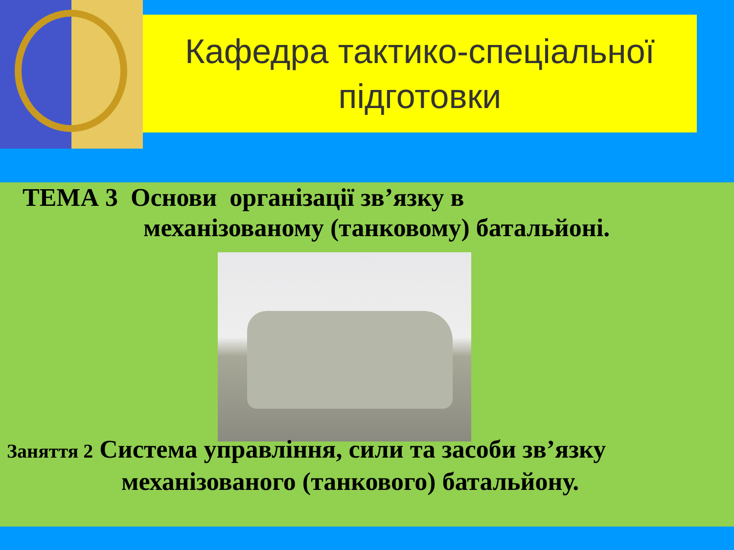Кафедра тактико-спеціальної
підготовки
ТЕМА 3 Основи організації зв’язку в
механізованому (танковому) батальйоні.
Заняття 2 Система управління, сили та засоби зв’язку
механізованого (танкового) батальйону.